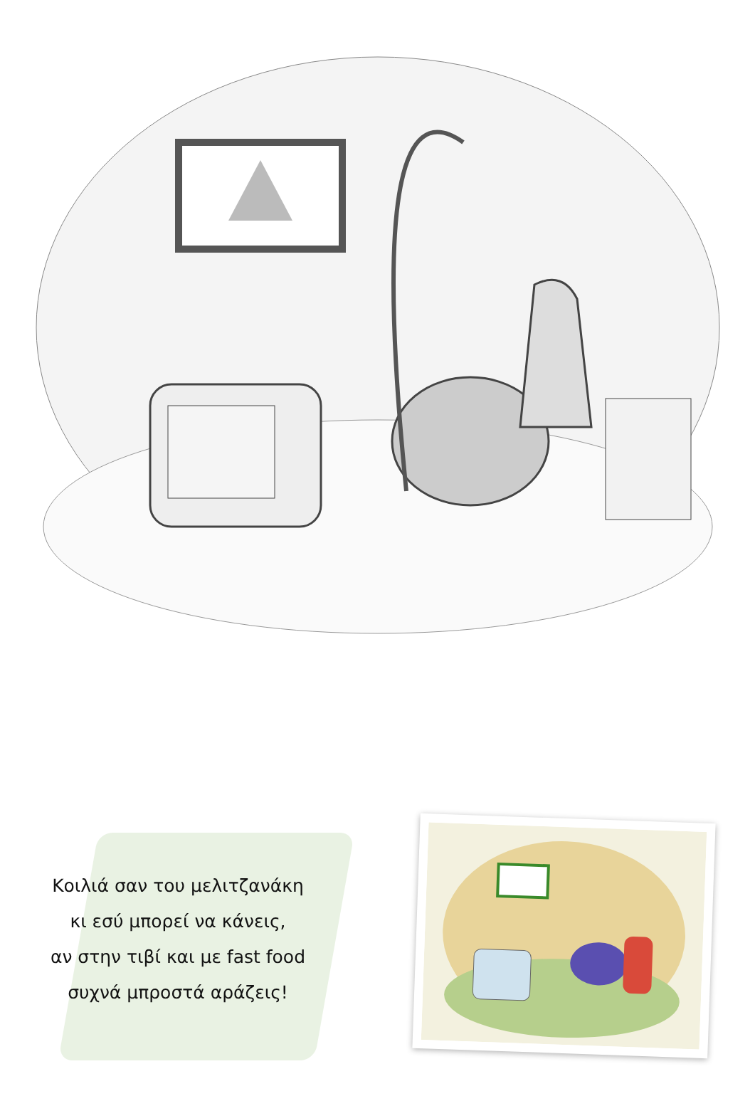Κοιλιά σαν του μελιτζανάκη
κι εσύ μπορεί να κάνεις,
αν στην τιβί και με fast food
συχνά μπροστά αράζεις!